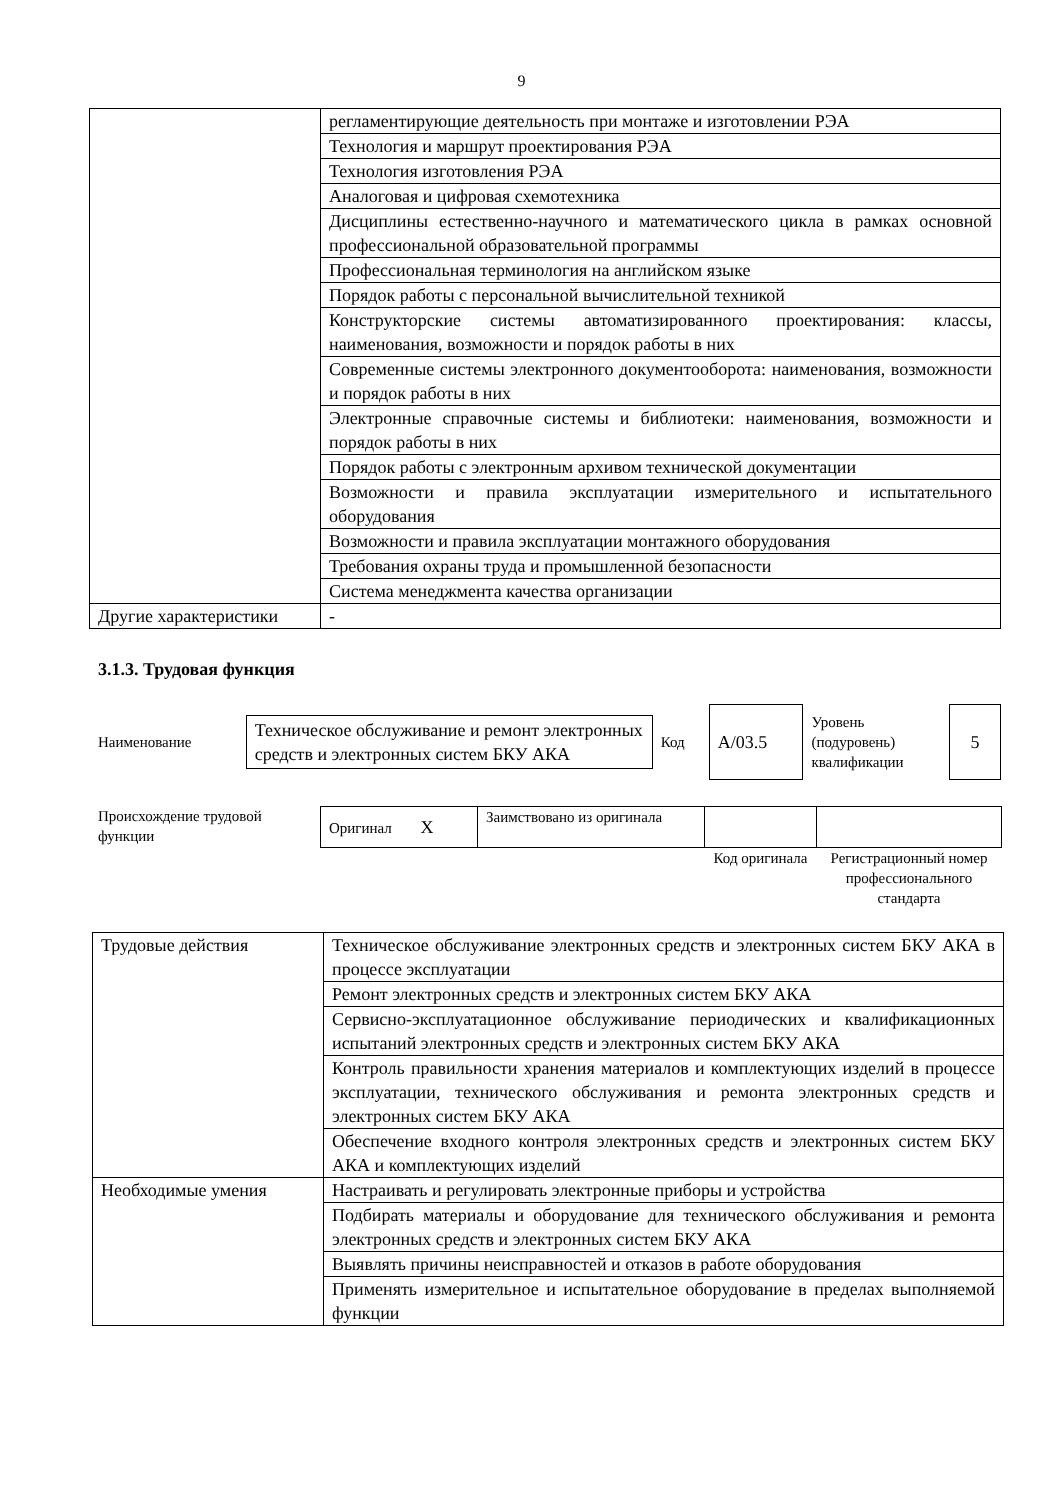9
| | регламентирующие деятельность при монтаже и изготовлении РЭА |
| | Технология и маршрут проектирования РЭА |
| | Технология изготовления РЭА |
| | Аналоговая и цифровая схемотехника |
| | Дисциплины естественно-научного и математического цикла в рамках основной профессиональной образовательной программы |
| | Профессиональная терминология на английском языке |
| | Порядок работы с персональной вычислительной техникой |
| | Конструкторские системы автоматизированного проектирования: классы, наименования, возможности и порядок работы в них |
| | Современные системы электронного документооборота: наименования, возможности и порядок работы в них |
| | Электронные справочные системы и библиотеки: наименования, возможности и порядок работы в них |
| | Порядок работы с электронным архивом технической документации |
| | Возможности и правила эксплуатации измерительного и испытательного оборудования |
| | Возможности и правила эксплуатации монтажного оборудования |
| | Требования охраны труда и промышленной безопасности |
| | Система менеджмента качества организации |
| Другие характеристики | - |
3.1.3. Трудовая функция
Наименование
Техническое обслуживание и ремонт электронных средств и электронных систем БКУ АКА
Код
A/03.5
Уровень (подуровень) квалификации
5
Происхождение трудовой функции
| Оригинал X | Заимствовано из оригинала | | |
| | | Код оригинала | Регистрационный номер профессионального стандарта |
| Трудовые действия | Техническое обслуживание электронных средств и электронных систем БКУ АКА в процессе эксплуатации |
| | Ремонт электронных средств и электронных систем БКУ АКА |
| | Сервисно-эксплуатационное обслуживание периодических и квалификационных испытаний электронных средств и электронных систем БКУ АКА |
| | Контроль правильности хранения материалов и комплектующих изделий в процессе эксплуатации, технического обслуживания и ремонта электронных средств и электронных систем БКУ АКА |
| | Обеспечение входного контроля электронных средств и электронных систем БКУ АКА и комплектующих изделий |
| Необходимые умения | Настраивать и регулировать электронные приборы и устройства |
| | Подбирать материалы и оборудование для технического обслуживания и ремонта электронных средств и электронных систем БКУ АКА |
| | Выявлять причины неисправностей и отказов в работе оборудования |
| | Применять измерительное и испытательное оборудование в пределах выполняемой функции |